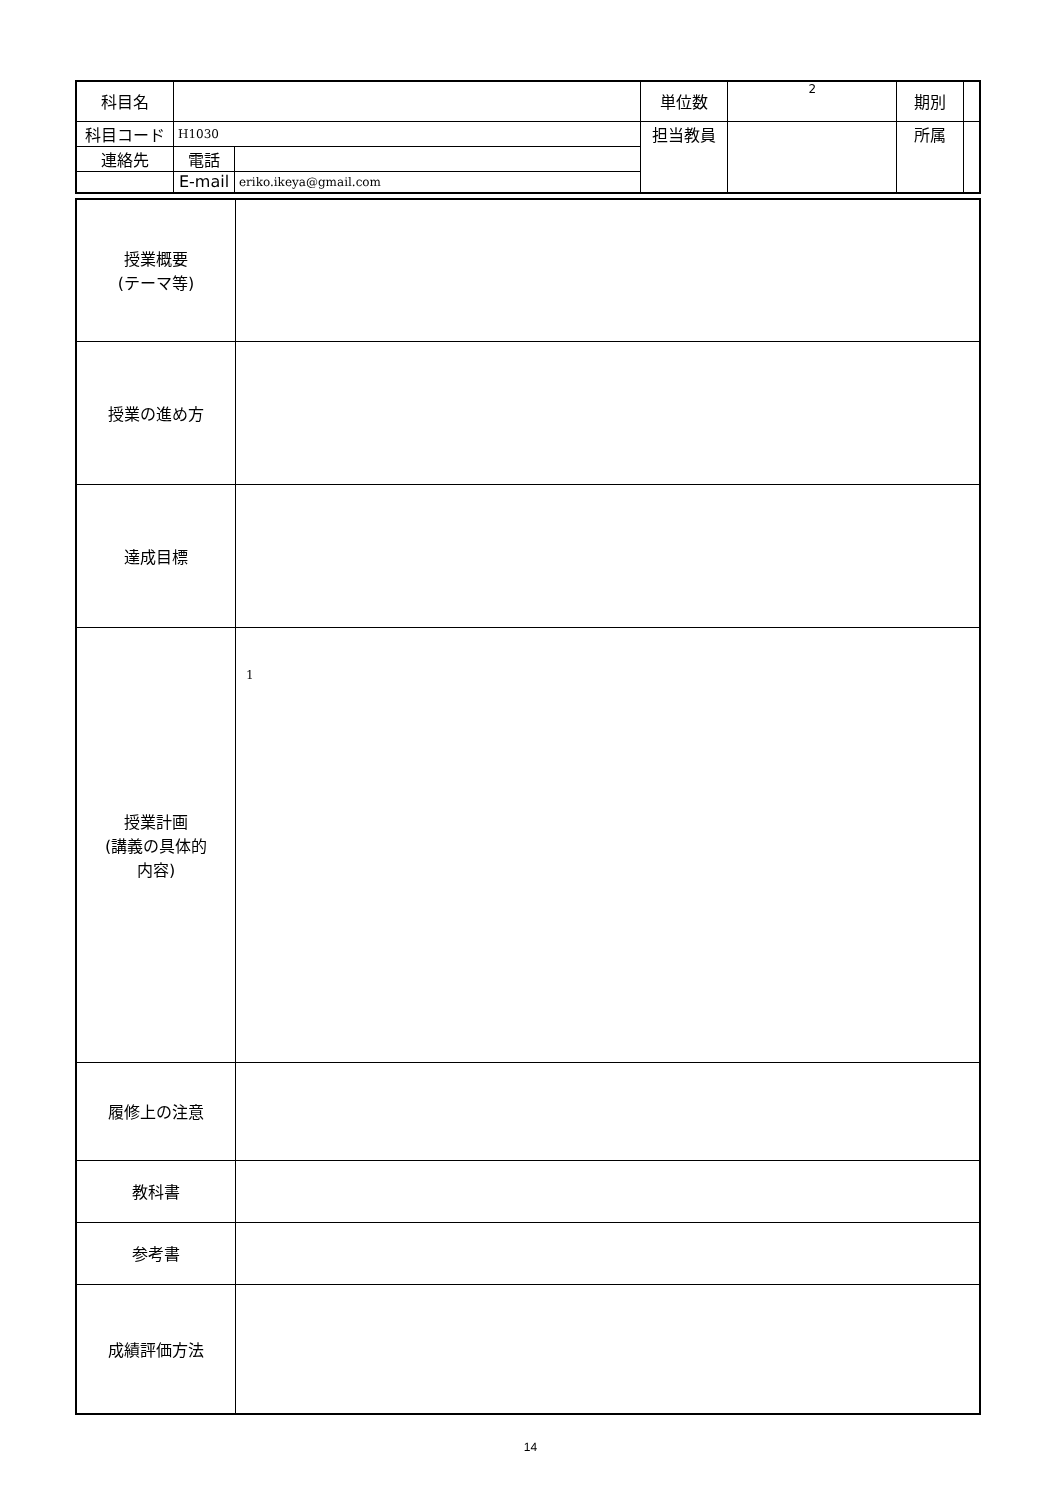| 科目名 | | | 単位数 | 2 | 期別 | |
| 科目コード | H1030 | | 担当教員 | | 所属 | |
| 連絡先 | 電話 | | | | | |
| | E-mail | eriko.ikeya@gmail.com | | | | |
| 授業概要 (テーマ等) | |
| 授業の進め方 | |
| 達成目標 | |
| 授業計画 (講義の具体的 内容) | 1 |
| 履修上の注意 | |
| 教科書 | |
| 参考書 | |
| 成績評価方法 | |
14